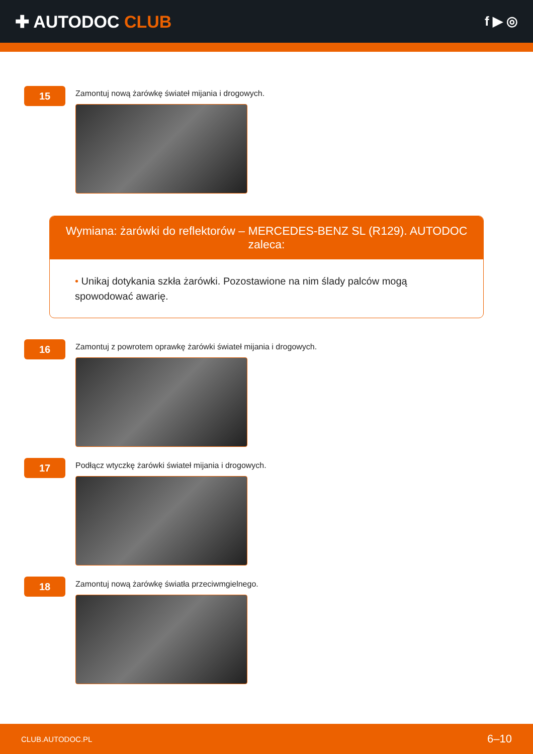✚ AUTODOC CLUB
f ▶ ◎
15
Zamontuj nową żarówkę świateł mijania i drogowych.
Wymiana: żarówki do reflektorów – MERCEDES-BENZ SL (R129). AUTODOC zaleca:
• Unikaj dotykania szkła żarówki. Pozostawione na nim ślady palców mogą spowodować awarię.
16
Zamontuj z powrotem oprawkę żarówki świateł mijania i drogowych.
17
Podłącz wtyczkę żarówki świateł mijania i drogowych.
18
Zamontuj nową żarówkę światła przeciwmgielnego.
CLUB.AUTODOC.PL 6–10